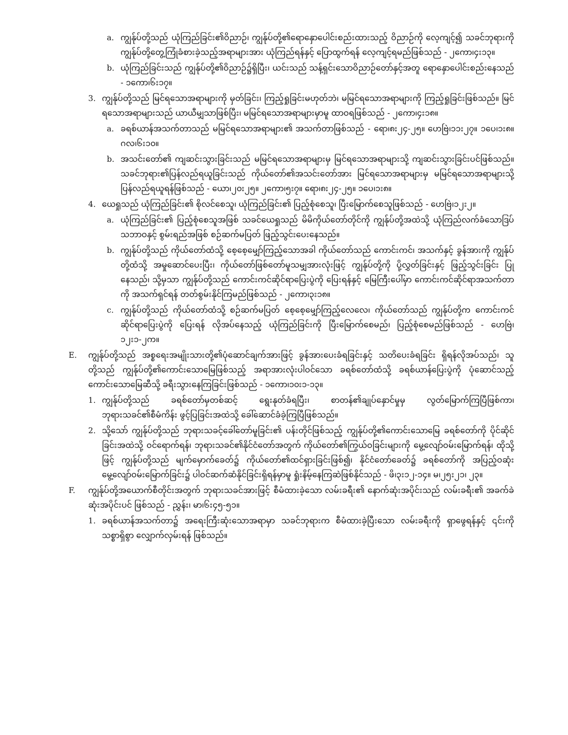a. ကျွန်ုပ်တို့သည် ယုံကြည်ခြင်း၏ဝိညာဉ်၊ ကျွန်ုပ်တို့၏ရောနှောပေါင်းစည်းထားသည့် ဝိညာဉ်ကို လေ့ကျင့်၍ သခင်ဘုရားကို ကျွန်ုပ်တို့တွေ့ကြုံခံစားခဲ့သည့်အရာများအား ယုံကြည်ရန်နှင့် ပြောထွက်ရန် လေ့ကျင့်ရမည်ဖြစ်သည် - ၂ကော၊၄း၁၃။
b. ယုံကြည်ခြင်းသည် ကျွန်ုပ်တို့၏ဝိညာဉ်၌ရှိပြီး၊ ယင်းသည် သန့်ရှင်းသောဝိညာဉ်တော်နှင့်အတူ ရောနှောပေါင်းစည်းနေသည် - ၁ကော၊၆း၁၇။
3. ကျွန်ုပ်တို့သည် မြင်ရသောအရာများကို မှတ်ခြင်း၊ ကြည့်ရှုခြင်းမဟုတ်ဘဲ၊ မမြင်ရသောအရာများကို ကြည့်ရှုခြင်းဖြစ်သည်။ မြင်ရသောအရာများသည် ယာယီမျှသာဖြစ်ပြီး၊ မမြင်ရသောအရာများမှာမူ ထာဝရဖြစ်သည် - ၂ကော၊၄း၁၈။
a. ခရစ်ယာန်အသက်တာသည် မမြင်ရသောအရာများ၏ အသက်တာဖြစ်သည် - ရော၊၈း၂၄-၂၅။ ဟေဗြဲ၊၁၁း၂၇။ ၁ပေ၊၁း၈။ ဂလ၊၆း၁၀။
b. အသင်းတော်၏ ကျဆင်းသွားခြင်းသည် မမြင်ရသောအရာများမှ မြင်ရသောအရာများသို့ ကျဆင်းသွားခြင်းပင်ဖြစ်သည်။ သခင်ဘုရား၏ပြန်လည်ရယူခြင်းသည် ကိုယ်တော်၏အသင်းတော်အား မြင်ရသောအရာများမှ မမြင်ရသောအရာများသို့ ပြန်လည်ရယူရန်ဖြစ်သည် - ယော၊၂၀း၂၅။ ၂ကော၊၅း၇။ ရော၊၈း၂၄-၂၅။ ၁ပေ၊၁း၈။
4. ယေရှုသည် ယုံကြည်ခြင်း၏ စိုလင်စေသူ၊ ယုံကြည်ခြင်း၏ ပြည့်စုံစေသူ၊ ပြီးမြောက်စေသူဖြစ်သည် - ဟေဗြဲ၊၁၂း၂။
a. ယုံကြည်ခြင်း၏ ပြည့်စုံစေသူအဖြစ် သခင်ယေရှုသည် မိမိကိုယ်တော်တိုင်ကို ကျွန်ုပ်တို့အထဲသို့ ယုံကြည်လက်ခံသောဒြပ်သဘာဝနှင့် စွမ်းရည်အဖြစ် စဉ်ဆက်မပြတ် ဖြည့်သွင်းပေးနေသည်။
b. ကျွန်ုပ်တို့သည် ကိုယ်တော်ထံသို့ စေ့စေ့မျှော်ကြည့်သောအခါ ကိုယ်တော်သည် ကောင်းကင်၊ အသက်နှင့် ခွန်အားကို ကျွန်ုပ်တို့ထံသို့ အမှုဆောင်ပေးပြီး၊ ကိုယ်တော်ဖြစ်တော်မူသမျှအားလုံးဖြင့် ကျွန်ုပ်တို့ကို ပို့လွှတ်ခြင်းနှင့် ဖြည့်သွင်းခြင်း ပြုနေသည်၊ သို့မှသာ ကျွန်ုပ်တို့သည် ကောင်းကင်ဆိုင်ရာပြေးပွဲကို ပြေးရန်နှင့် မြေကြီးပေါ်မှာ ကောင်းကင်ဆိုင်ရာအသက်တာကို အသက်ရှင်ရန် တတ်စွမ်းနိုင်ကြမည်ဖြစ်သည် - ၂ကော၊၃း၁၈။
c. ကျွန်ုပ်တို့သည် ကိုယ်တော်ထံသို့ စဉ်ဆက်မပြတ် စေ့စေ့မျှော်ကြည့်လေလေ၊ ကိုယ်တော်သည် ကျွန်ုပ်တို့က ကောင်းကင်ဆိုင်ရာပြေးပွဲကို ပြေးရန် လိုအပ်နေသည့် ယုံကြည်ခြင်းကို ပြီးမြောက်စေမည်၊ ပြည့်စုံစေမည်ဖြစ်သည် - ဟေဗြဲ၊၁၂း၁-၂က။
E. ကျွန်ုပ်တို့သည် အစ္စရေးအမျိုးသားတို့၏ပုံဆောင်ချက်အားဖြင့် ခွန်အားပေးခံရခြင်းနှင့် သတိပေးခံရခြင်း ရှိရန်လိုအပ်သည်၊ သူတို့သည် ကျွန်ုပ်တို့၏ကောင်းသောမြေဖြစ်သည့် အရာအားလုံးပါဝင်သော ခရစ်တော်ထံသို့ ခရစ်ယာန်ပြေးပွဲကို ပုံဆောင်သည့် ကောင်းသောမြေဆီသို့ ခရီးသွားနေကြခြင်းဖြစ်သည် - ၁ကော၊၁၀း၁-၁၃။
1. ကျွန်ုပ်တို့သည် ခရစ်တော်မှတစ်ဆင့် ရွေးနုတ်ခံရပြီး၊ စာတန်၏ချုပ်နှောင်မှုမှ လွတ်မြောက်ကြပြီဖြစ်ကာ၊ ဘုရားသခင်၏စီမံကိန်း ဖွင့်ပြခြင်းအထဲသို့ ခေါ်ဆောင်ခံခဲ့ကြပြီဖြစ်သည်။
2. သို့သော် ကျွန်ုပ်တို့သည် ဘုရားသခင့်ခေါ်တော်မူခြင်း၏ ပန်းတိုင်ဖြစ်သည့် ကျွန်ုပ်တို့၏ကောင်းသောမြေ ခရစ်တော်ကို ပိုင်ဆိုင်ခြင်းအထဲသို့ ဝင်ရောက်ရန်၊ ဘုရားသခင်၏နိုင်ငံတော်အတွက် ကိုယ်တော်၏ကြွယ်ဝခြင်းများကို မွေ့လျော်ဝမ်းမြောက်ရန်၊ ထိုသို့ဖြင့် ကျွန်ုပ်တို့သည် မျက်မှောက်ခေတ်၌ ကိုယ်တော်၏ထင်ရှားခြင်းဖြစ်၍၊ နိုင်ငံတော်ခေတ်၌ ခရစ်တော်ကို အပြည့်ဝဆုံး မွေ့လျော်ဝမ်းမြောက်ခြင်း၌ ပါဝင်ဆက်ဆံနိုင်ခြင်းရှိရန်မှာမူ ရှုံးနိမ့်နေကြဆဲဖြစ်နိုင်သည် - ဖိ၊၃း၁၂-၁၄။ မ၊၂၅း၂၁၊ ၂၃။
F. ကျွန်ုပ်တို့အယောက်စီတိုင်းအတွက် ဘုရားသခင်အားဖြင့် စီမံထားခဲ့သော လမ်းခရီး၏ နောက်ဆုံးအပိုင်းသည် လမ်းခရီး၏ အခက်ခဲဆုံးအပိုင်းပင် ဖြစ်သည် - ညွှန်း၊ မာ၊၆း၄၅-၅၁။
1. ခရစ်ယာန်အသက်တာ၌ အရေးကြီးဆုံးသောအရာမှာ သခင်ဘုရားက စီမံထားခဲ့ပြီးသော လမ်းခရီးကို ရှာဖွေရန်နှင့် ၎င်းကို သစ္စာရှိစွာ လျှောက်လှမ်းရန် ဖြစ်သည်။